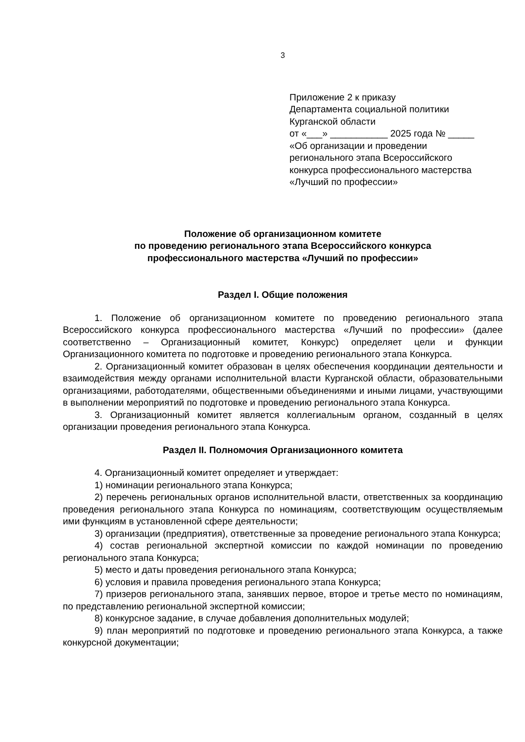3
Приложение 2 к приказу
Департамента социальной политики
Курганской области
от «___» ___________ 2025 года № _____
«Об организации и проведении
регионального этапа Всероссийского
конкурса профессионального мастерства
«Лучший по профессии»
Положение об организационном комитете
по проведению регионального этапа Всероссийского конкурса
профессионального мастерства «Лучший по профессии»
Раздел I. Общие положения
1. Положение об организационном комитете по проведению регионального этапа Всероссийского конкурса профессионального мастерства «Лучший по профессии» (далее соответственно – Организационный комитет, Конкурс) определяет цели и функции Организационного комитета по подготовке и проведению регионального этапа Конкурса.
2. Организационный комитет образован в целях обеспечения координации деятельности и взаимодействия между органами исполнительной власти Курганской области, образовательными организациями, работодателями, общественными объединениями и иными лицами, участвующими в выполнении мероприятий по подготовке и проведению регионального этапа Конкурса.
3. Организационный комитет является коллегиальным органом, созданный в целях организации проведения регионального этапа Конкурса.
Раздел II. Полномочия Организационного комитета
4. Организационный комитет определяет и утверждает:
1) номинации регионального этапа Конкурса;
2) перечень региональных органов исполнительной власти, ответственных за координацию проведения регионального этапа Конкурса по номинациям, соответствующим осуществляемым ими функциям в установленной сфере деятельности;
3) организации (предприятия), ответственные за проведение регионального этапа Конкурса;
4) состав региональной экспертной комиссии по каждой номинации по проведению регионального этапа Конкурса;
5) место и даты проведения регионального этапа Конкурса;
6) условия и правила проведения регионального этапа Конкурса;
7) призеров регионального этапа, занявших первое, второе и третье место по номинациям, по представлению региональной экспертной комиссии;
8) конкурсное задание, в случае добавления дополнительных модулей;
9) план мероприятий по подготовке и проведению регионального этапа Конкурса, а также конкурсной документации;